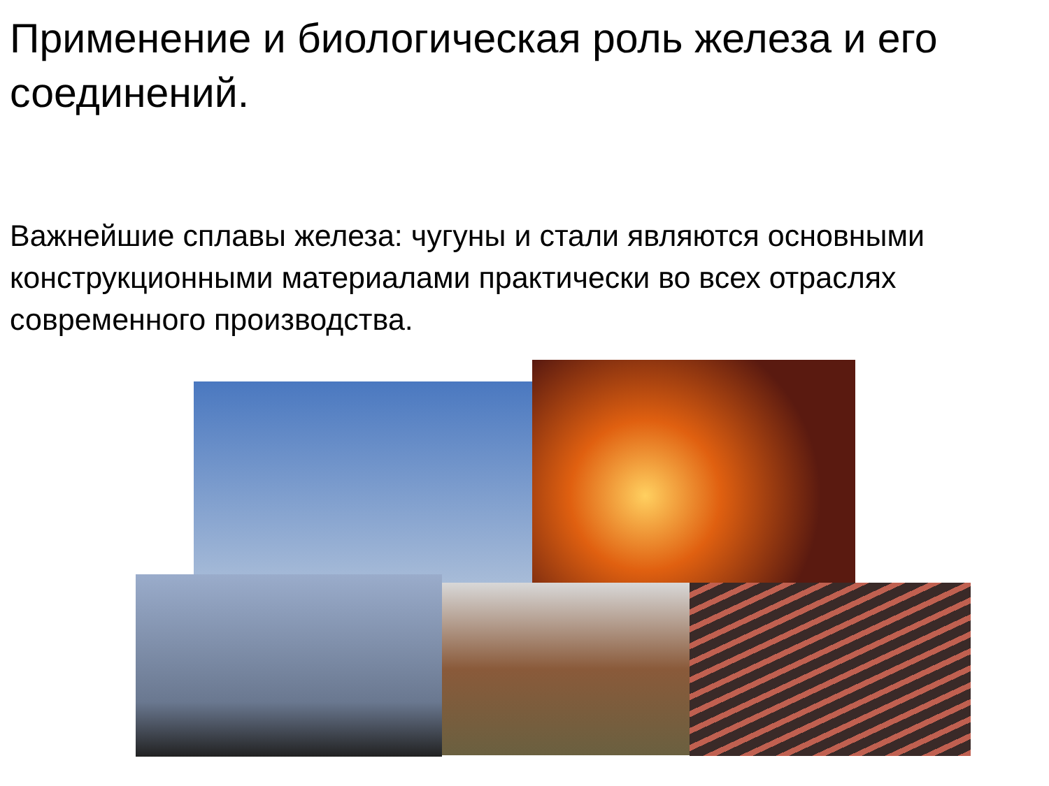Применение и биологическая роль железа и его соединений.
Важнейшие сплавы железа: чугуны и стали являются основными конструкционными материалами практически во всех отраслях современного производства.